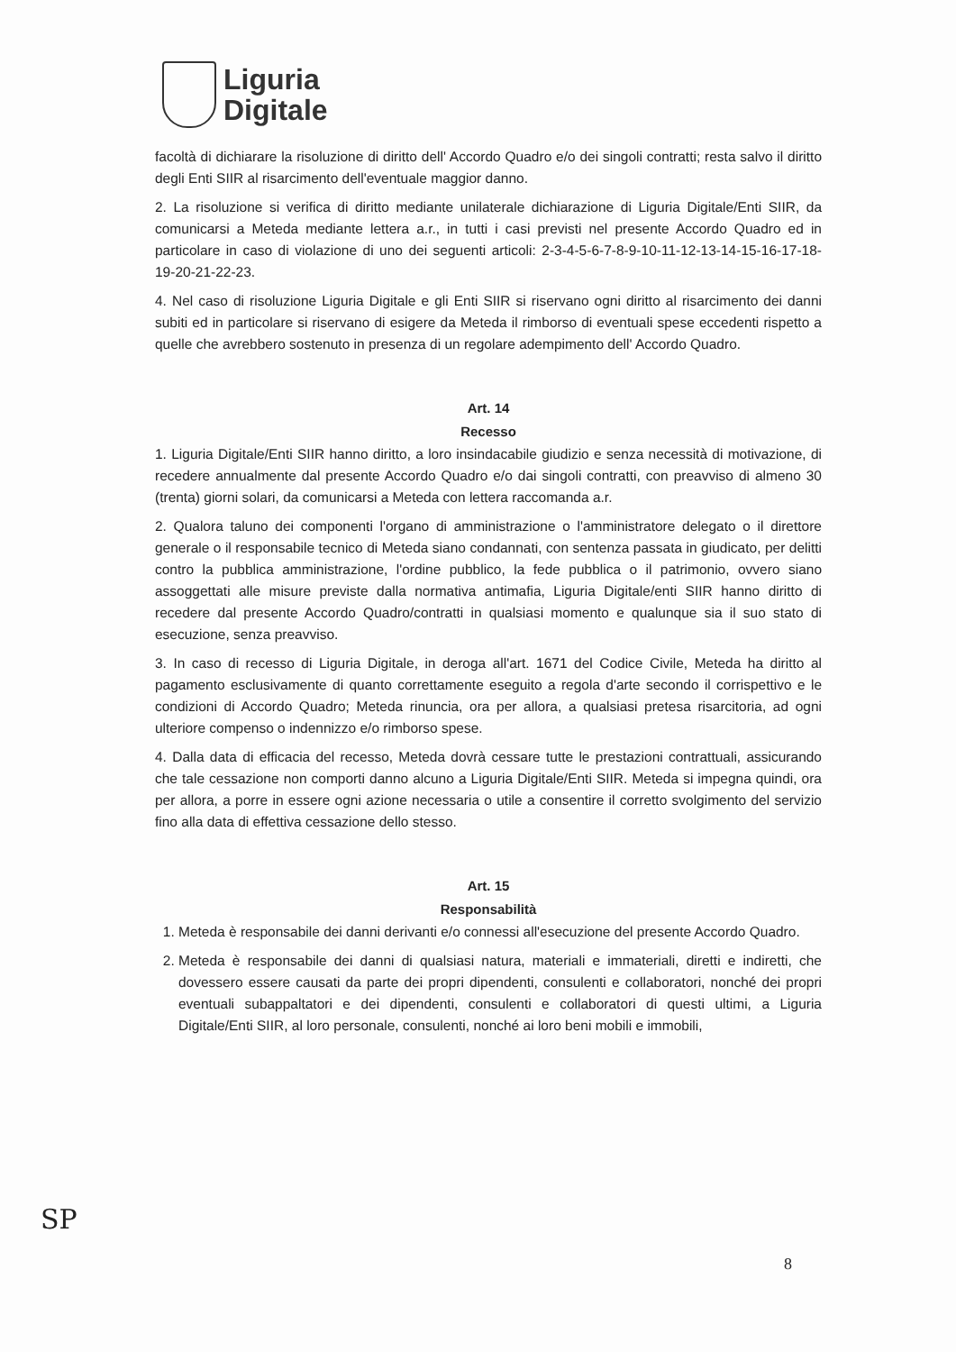Liguria
Digitale
facoltà di dichiarare la risoluzione di diritto dell' Accordo Quadro e/o dei singoli contratti; resta salvo il diritto degli Enti SIIR al risarcimento dell'eventuale maggior danno.
2. La risoluzione si verifica di diritto mediante unilaterale dichiarazione di Liguria Digitale/Enti SIIR, da comunicarsi a Meteda mediante lettera a.r., in tutti i casi previsti nel presente Accordo Quadro ed in particolare in caso di violazione di uno dei seguenti articoli: 2-3-4-5-6-7-8-9-10-11-12-13-14-15-16-17-18-19-20-21-22-23.
4. Nel caso di risoluzione Liguria Digitale e gli Enti SIIR si riservano ogni diritto al risarcimento dei danni subiti ed in particolare si riservano di esigere da Meteda il rimborso di eventuali spese eccedenti rispetto a quelle che avrebbero sostenuto in presenza di un regolare adempimento dell' Accordo Quadro.
Art. 14
Recesso
1. Liguria Digitale/Enti SIIR hanno diritto, a loro insindacabile giudizio e senza necessità di motivazione, di recedere annualmente dal presente Accordo Quadro e/o dai singoli contratti, con preavviso di almeno 30 (trenta) giorni solari, da comunicarsi a Meteda con lettera raccomanda a.r.
2. Qualora taluno dei componenti l'organo di amministrazione o l'amministratore delegato o il direttore generale o il responsabile tecnico di Meteda siano condannati, con sentenza passata in giudicato, per delitti contro la pubblica amministrazione, l'ordine pubblico, la fede pubblica o il patrimonio, ovvero siano assoggettati alle misure previste dalla normativa antimafia, Liguria Digitale/enti SIIR hanno diritto di recedere dal presente Accordo Quadro/contratti in qualsiasi momento e qualunque sia il suo stato di esecuzione, senza preavviso.
3. In caso di recesso di Liguria Digitale, in deroga all'art. 1671 del Codice Civile, Meteda ha diritto al pagamento esclusivamente di quanto correttamente eseguito a regola d'arte secondo il corrispettivo e le condizioni di Accordo Quadro; Meteda rinuncia, ora per allora, a qualsiasi pretesa risarcitoria, ad ogni ulteriore compenso o indennizzo e/o rimborso spese.
4. Dalla data di efficacia del recesso, Meteda dovrà cessare tutte le prestazioni contrattuali, assicurando che tale cessazione non comporti danno alcuno a Liguria Digitale/Enti SIIR. Meteda si impegna quindi, ora per allora, a porre in essere ogni azione necessaria o utile a consentire il corretto svolgimento del servizio fino alla data di effettiva cessazione dello stesso.
Art. 15
Responsabilità
1. Meteda è responsabile dei danni derivanti e/o connessi all'esecuzione del presente Accordo Quadro.
2. Meteda è responsabile dei danni di qualsiasi natura, materiali e immateriali, diretti e indiretti, che dovessero essere causati da parte dei propri dipendenti, consulenti e collaboratori, nonché dei propri eventuali subappaltatori e dei dipendenti, consulenti e collaboratori di questi ultimi, a Liguria Digitale/Enti SIIR, al loro personale, consulenti, nonché ai loro beni mobili e immobili,
SP
8